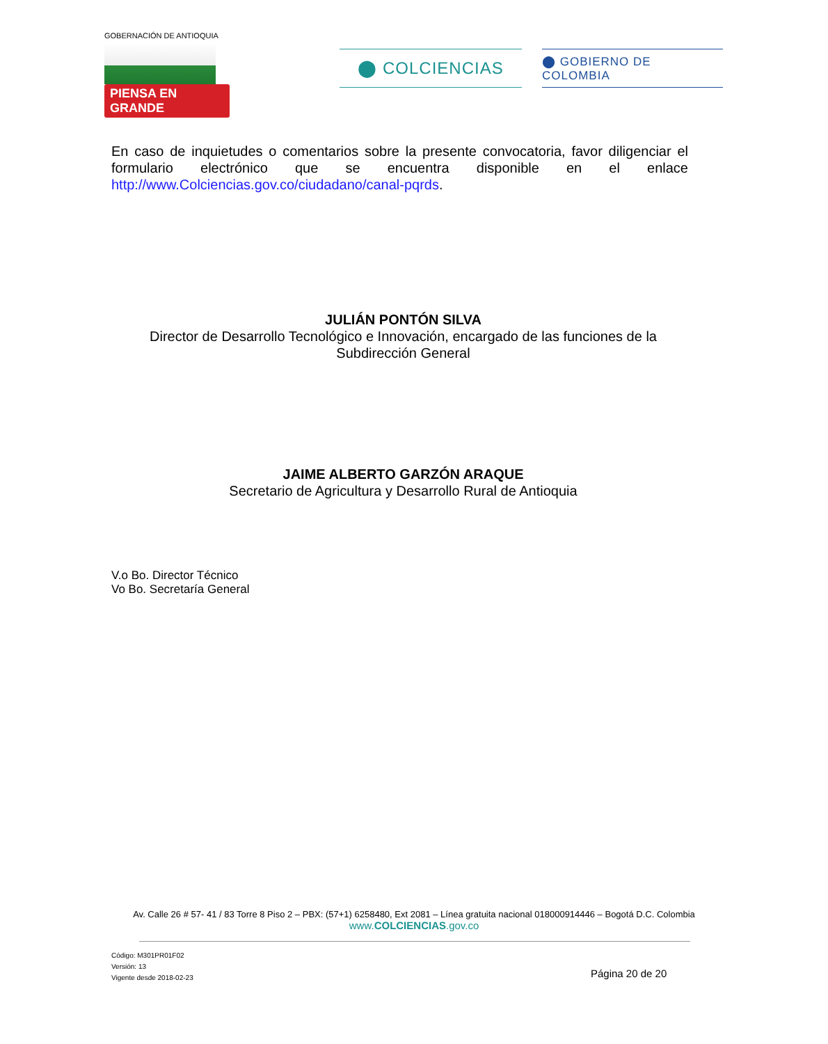GOBERNACIÓN DE ANTIOQUIA
PIENSA EN GRANDE
⬤ COLCIENCIAS
⬤ GOBIERNO DE COLOMBIA
En caso de inquietudes o comentarios sobre la presente convocatoria, favor diligenciar el formulario electrónico que se encuentra disponible en el enlace http://www.Colciencias.gov.co/ciudadano/canal-pqrds.
JULIÁN PONTÓN SILVA
Director de Desarrollo Tecnológico e Innovación, encargado de las funciones de la
Subdirección General
JAIME ALBERTO GARZÓN ARAQUE
Secretario de Agricultura y Desarrollo Rural de Antioquia
V.o Bo. Director Técnico
Vo Bo. Secretaría General
Av. Calle 26 # 57- 41 / 83 Torre 8 Piso 2 – PBX: (57+1) 6258480, Ext 2081 – Línea gratuita nacional 018000914446 – Bogotá D.C. Colombia
www.COLCIENCIAS.gov.co
Código: M301PR01F02
Versión: 13
Vigente desde 2018-02-23
Página 20 de 20